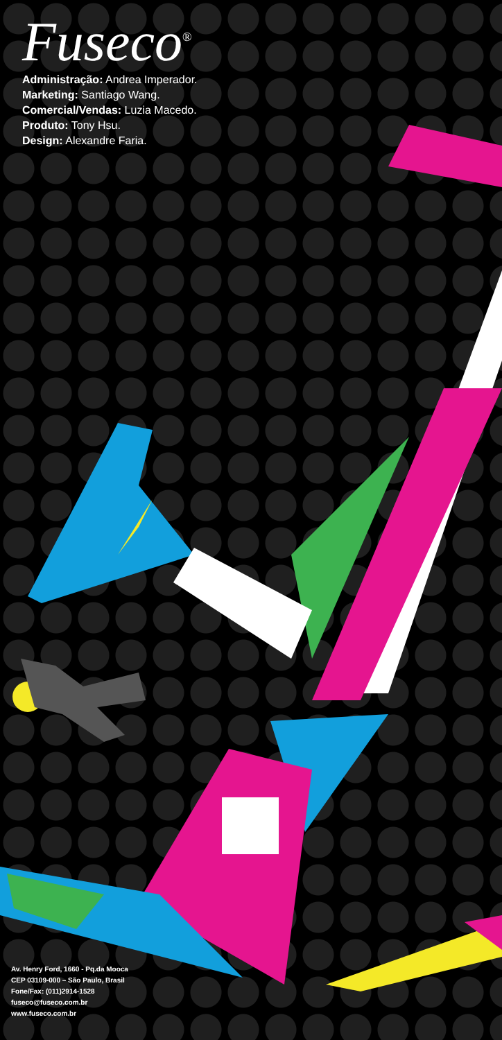Fuseco<sup>®</sup>
Administração: Andrea Imperador.
Marketing: Santiago Wang.
Comercial/Vendas: Luzia Macedo.
Produto: Tony Hsu.
Design: Alexandre Faria.
Av. Henry Ford, 1660 - Pq.da Mooca
CEP 03109-000 – São Paulo, Brasil
Fone/Fax: (011)2914-1528
fuseco@fuseco.com.br
www.fuseco.com.br